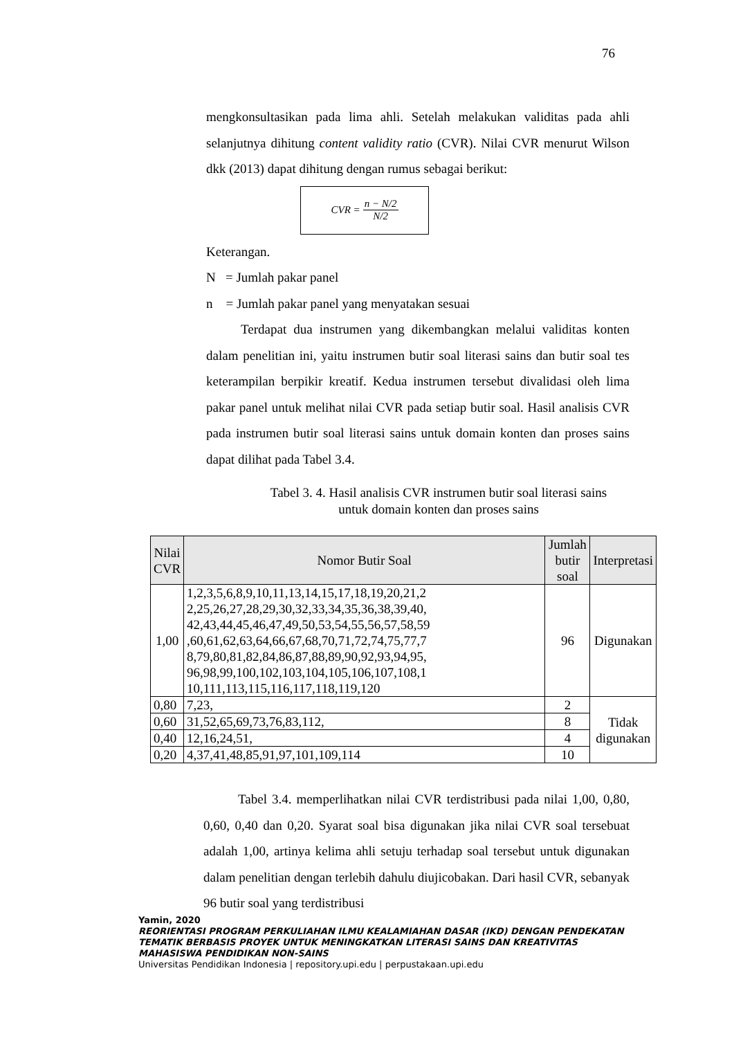76
mengkonsultasikan pada lima ahli. Setelah melakukan validitas pada ahli selanjutnya dihitung content validity ratio (CVR). Nilai CVR menurut Wilson dkk (2013) dapat dihitung dengan rumus sebagai berikut:
CVR = n − N/2 N/2
Keterangan.
N = Jumlah pakar panel
n = Jumlah pakar panel yang menyatakan sesuai
Terdapat dua instrumen yang dikembangkan melalui validitas konten dalam penelitian ini, yaitu instrumen butir soal literasi sains dan butir soal tes keterampilan berpikir kreatif. Kedua instrumen tersebut divalidasi oleh lima pakar panel untuk melihat nilai CVR pada setiap butir soal. Hasil analisis CVR pada instrumen butir soal literasi sains untuk domain konten dan proses sains dapat dilihat pada Tabel 3.4.
Tabel 3. 4. Hasil analisis CVR instrumen butir soal literasi sains
untuk domain konten dan proses sains
| Nilai CVR | Nomor Butir Soal | Jumlah butir soal | Interpretasi |
| --- | --- | --- | --- |
| 1,00 | 1,2,3,5,6,8,9,10,11,13,14,15,17,18,19,20,21,2 2,25,26,27,28,29,30,32,33,34,35,36,38,39,40, 42,43,44,45,46,47,49,50,53,54,55,56,57,58,59 ,60,61,62,63,64,66,67,68,70,71,72,74,75,77,7 8,79,80,81,82,84,86,87,88,89,90,92,93,94,95, 96,98,99,100,102,103,104,105,106,107,108,1 10,111,113,115,116,117,118,119,120 | 96 | Digunakan |
| 0,80 | 7,23, | 2 | Tidak digunakan |
| 0,60 | 31,52,65,69,73,76,83,112, | 8 | |
| 0,40 | 12,16,24,51, | 4 | |
| 0,20 | 4,37,41,48,85,91,97,101,109,114 | 10 | |
Tabel 3.4. memperlihatkan nilai CVR terdistribusi pada nilai 1,00, 0,80, 0,60, 0,40 dan 0,20. Syarat soal bisa digunakan jika nilai CVR soal tersebuat adalah 1,00, artinya kelima ahli setuju terhadap soal tersebut untuk digunakan dalam penelitian dengan terlebih dahulu diujicobakan. Dari hasil CVR, sebanyak 96 butir soal yang terdistribusi
Yamin, 2020
REORIENTASI PROGRAM PERKULIAHAN ILMU KEALAMIAHAN DASAR (IKD) DENGAN PENDEKATAN
TEMATIK BERBASIS PROYEK UNTUK MENINGKATKAN LITERASI SAINS DAN KREATIVITAS
MAHASISWA PENDIDIKAN NON-SAINS
Universitas Pendidikan Indonesia | repository.upi.edu | perpustakaan.upi.edu